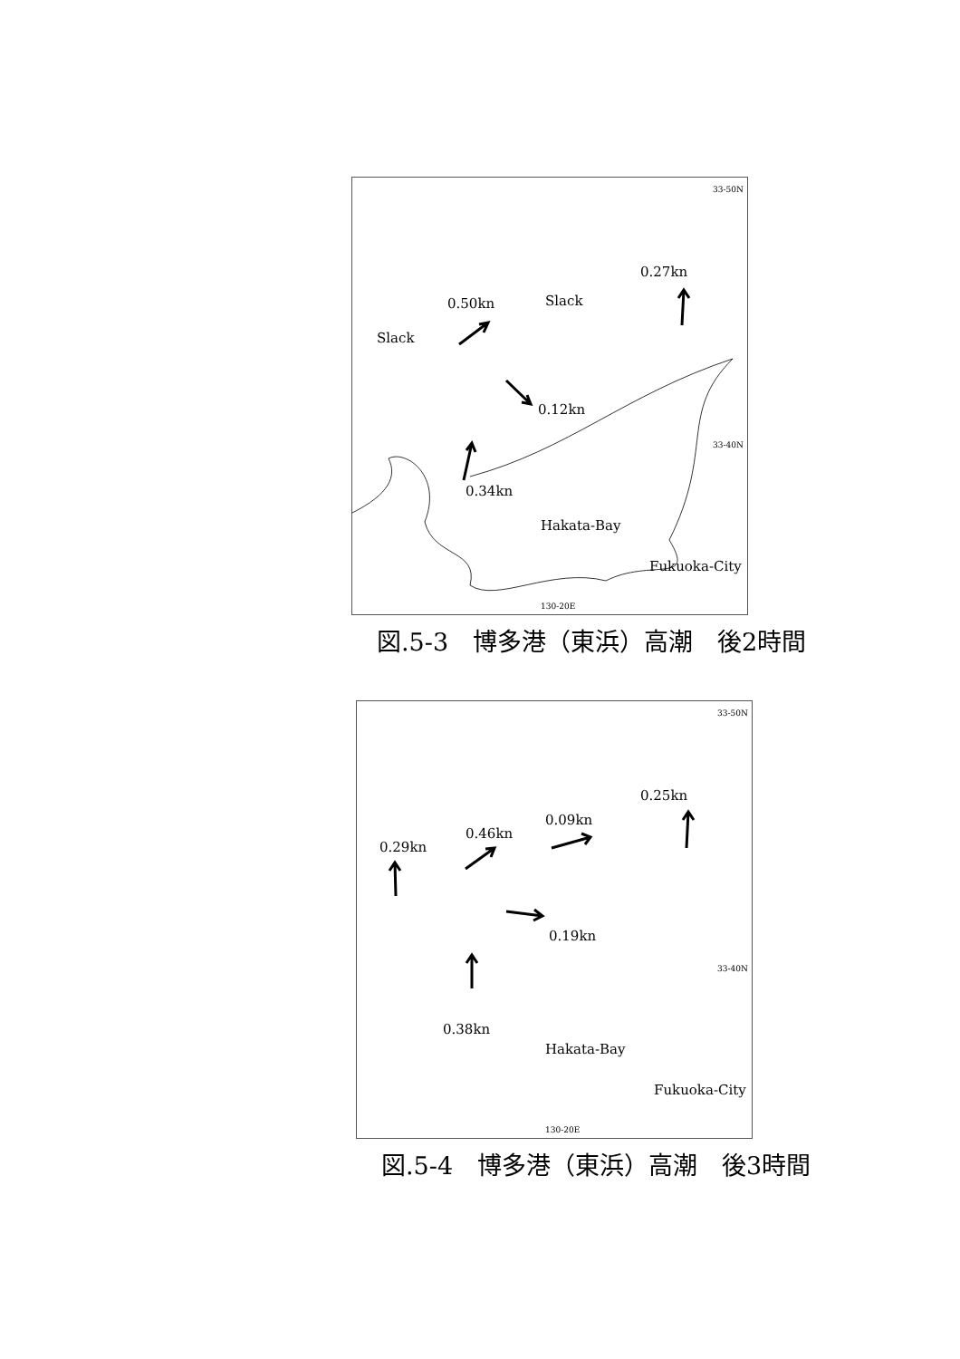33-50N
0.27kn
0.50kn Slack
Slack
0.12kn
33-40N
0.34kn
Hakata-Bay
Fukuoka-City
130-20E
図.5-3　博多港（東浜）高潮　後2時間
33-50N
0.25kn
0.09kn
0.46kn
0.29kn
0.19kn
33-40N
0.38kn
Hakata-Bay
Fukuoka-City
130-20E
図.5-4　博多港（東浜）高潮　後3時間